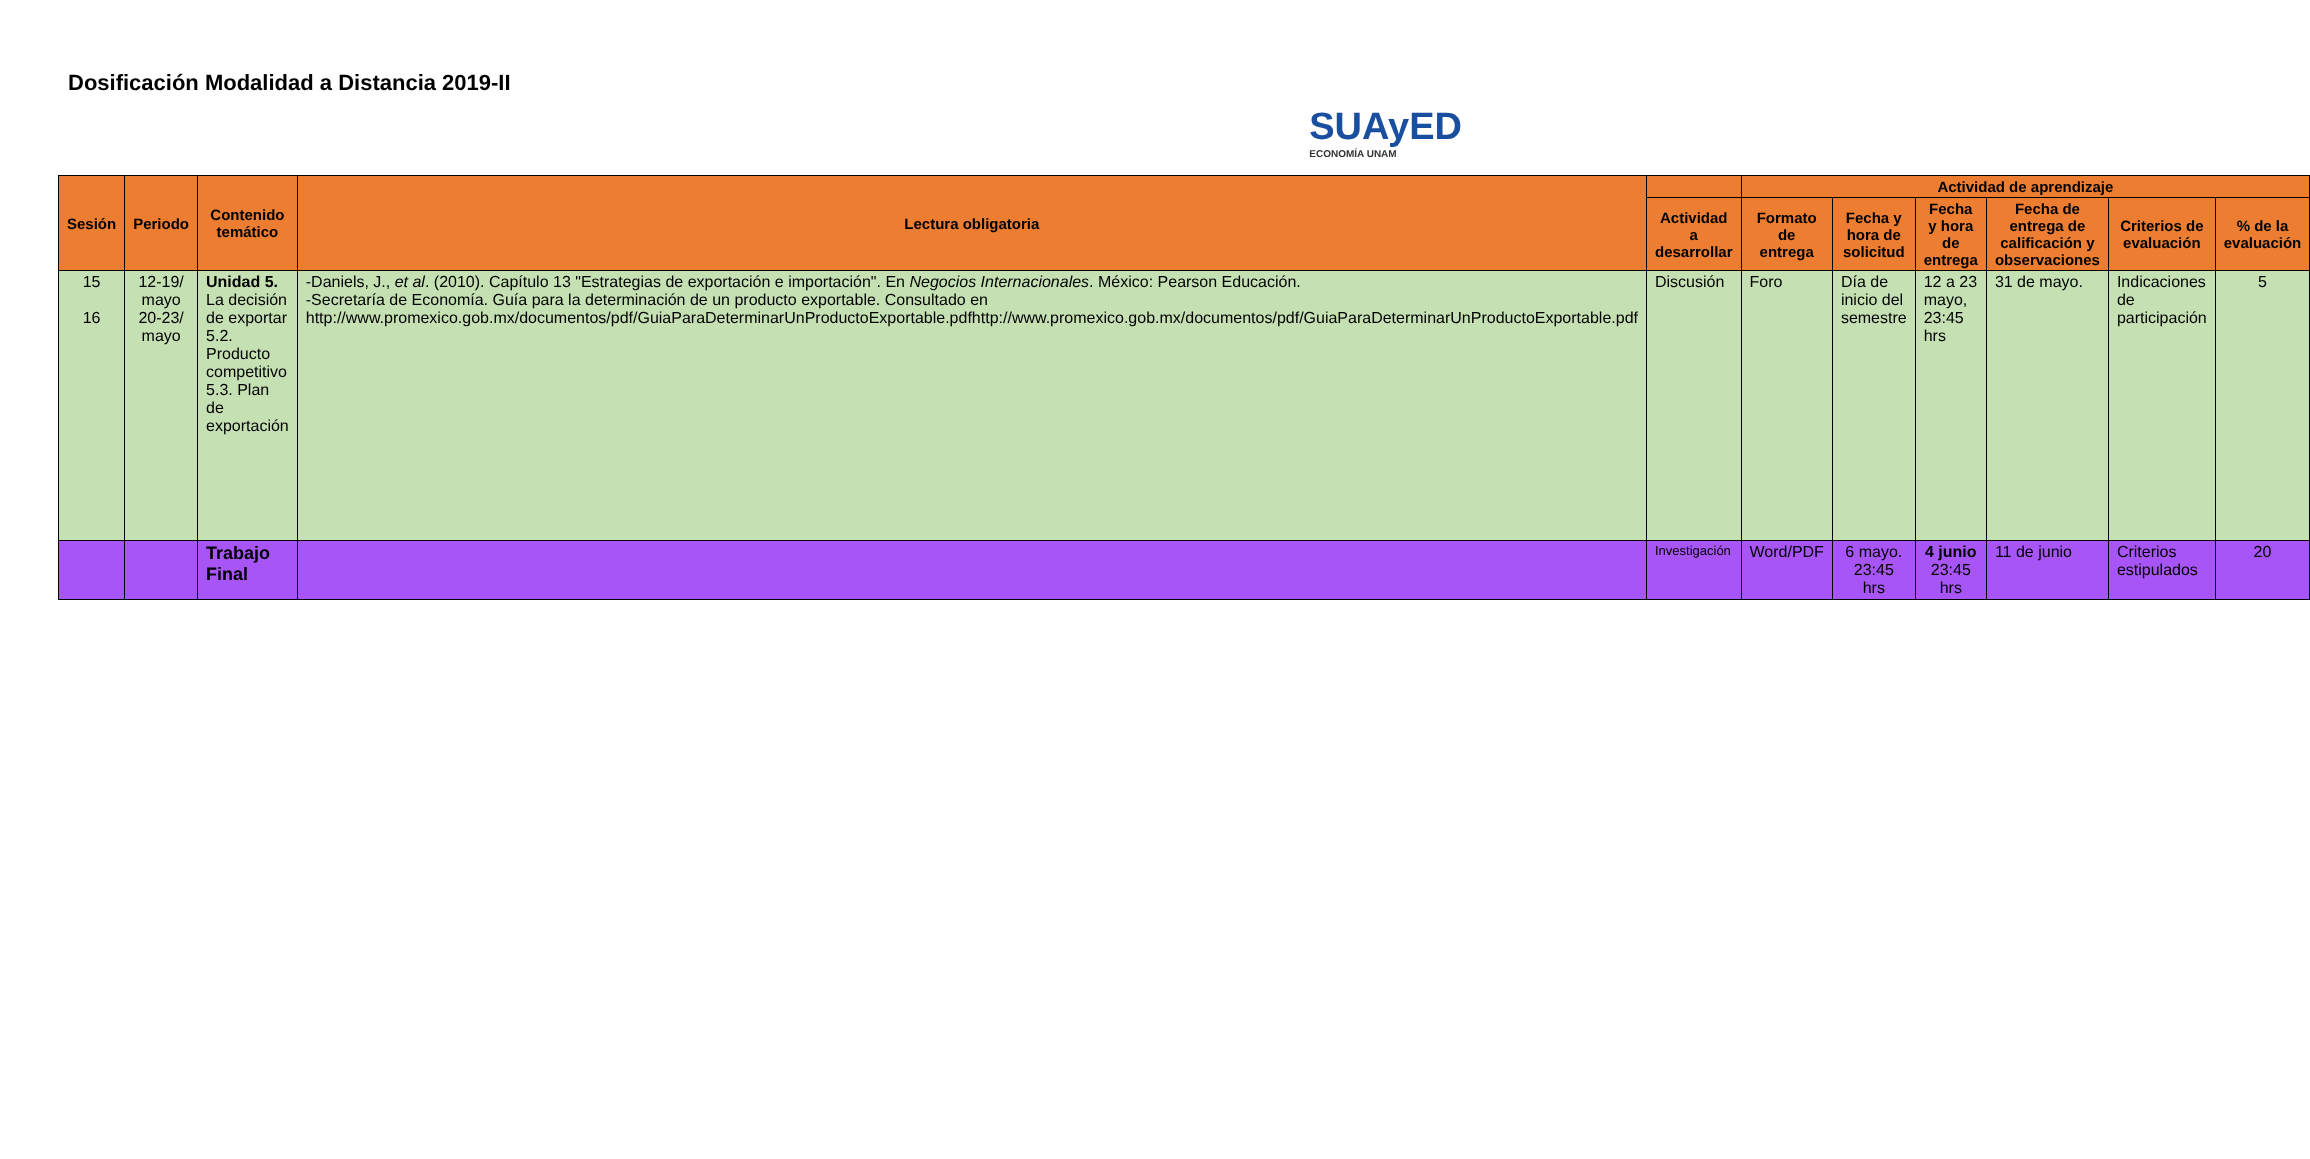Dosificación Modalidad a Distancia 2019-II
SUAyED
ECONOMÍA UNAM
| Sesión | Periodo | Contenido temático | Lectura obligatoria | | Actividad de aprendizaje | | | | | |
| --- | --- | --- | --- | --- | --- | --- | --- | --- | --- | --- |
| | | | | Actividad a desarrollar | Formato de entrega | Fecha y hora de solicitud | Fecha y hora de entrega | Fecha de entrega de calificación y observaciones | Criterios de evaluación | % de la evaluación |
| 15 16 | 12-19/ mayo 20-23/ mayo | Unidad 5. La decisión de exportar 5.2. Producto competitivo 5.3. Plan de exportación | -Daniels, J., et al . (2010). Capítulo 13 "Estrategias de exportación e importación". En Negocios Internacionales . México: Pearson Educación. -Secretaría de Economía. Guía para la determinación de un producto exportable. Consultado en http://www.promexico.gob.mx/documentos/pdf/GuiaParaDeterminarUnProductoExportable.pdfhttp://www.promexico.gob.mx/documentos/pdf/GuiaParaDeterminarUnProductoExportable.pdf | Discusión | Foro | Día de inicio del semestre | 12 a 23 mayo, 23:45 hrs | 31 de mayo. | Indicaciones de participación | 5 |
| | | Trabajo Final | | Investigación | Word/PDF | 6 mayo. 23:45 hrs | 4 junio 23:45 hrs | 11 de junio | Criterios estipulados | 20 |